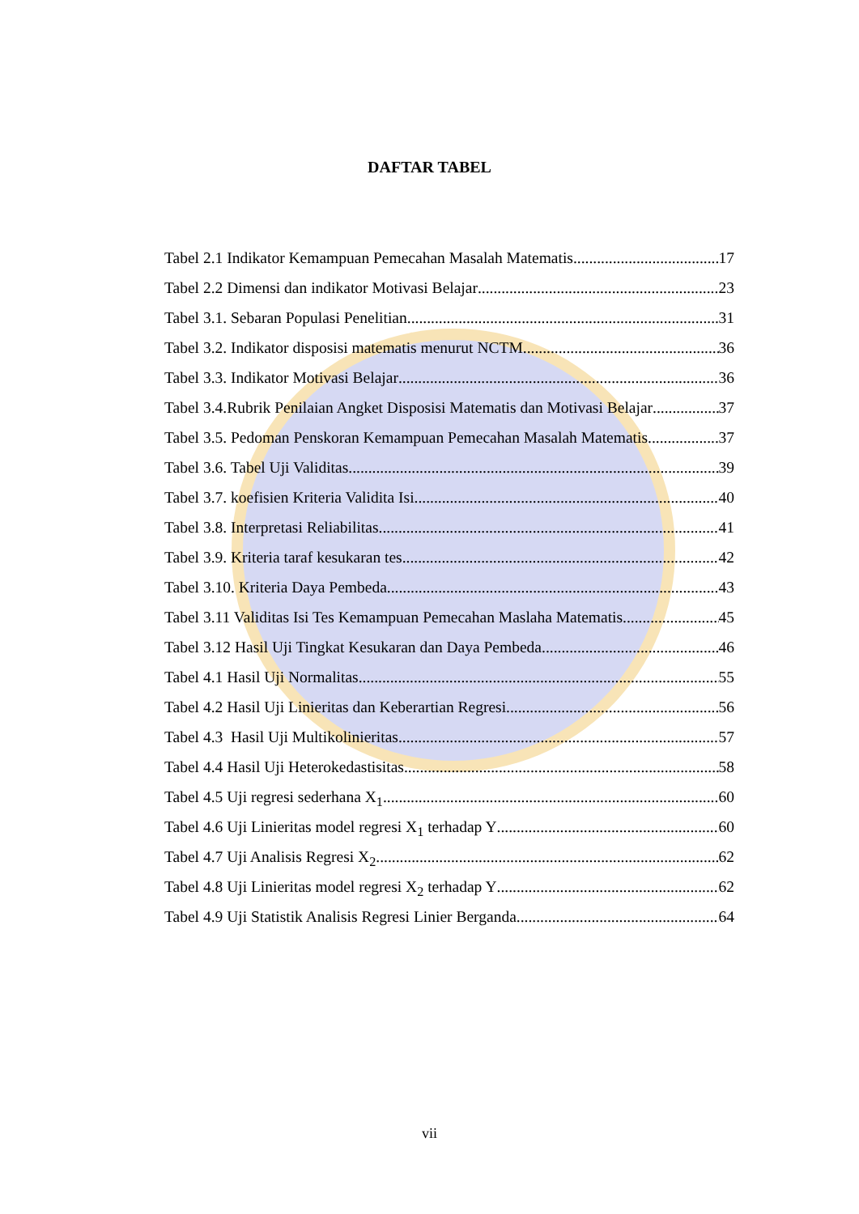DAFTAR TABEL
Tabel 2.1 Indikator Kemampuan Pemecahan Masalah Matematis 17
Tabel 2.2 Dimensi dan indikator Motivasi Belajar 23
Tabel 3.1. Sebaran Populasi Penelitian 31
Tabel 3.2. Indikator disposisi matematis menurut NCTM 36
Tabel 3.3. Indikator Motivasi Belajar 36
Tabel 3.4.Rubrik Penilaian Angket Disposisi Matematis dan Motivasi Belajar 37
Tabel 3.5. Pedoman Penskoran Kemampuan Pemecahan Masalah Matematis 37
Tabel 3.6. Tabel Uji Validitas 39
Tabel 3.7. koefisien Kriteria Validita Isi 40
Tabel 3.8. Interpretasi Reliabilitas 41
Tabel 3.9. Kriteria taraf kesukaran tes 42
Tabel 3.10. Kriteria Daya Pembeda 43
Tabel 3.11 Validitas Isi Tes Kemampuan Pemecahan Maslaha Matematis 45
Tabel 3.12 Hasil Uji Tingkat Kesukaran dan Daya Pembeda 46
Tabel 4.1 Hasil Uji Normalitas 55
Tabel 4.2 Hasil Uji Linieritas dan Keberartian Regresi 56
Tabel 4.3 Hasil Uji Multikolinieritas 57
Tabel 4.4 Hasil Uji Heterokedastisitas 58
Tabel 4.5 Uji regresi sederhana X<sub>1</sub> 60
Tabel 4.6 Uji Linieritas model regresi X<sub>1</sub> terhadap Y 60
Tabel 4.7 Uji Analisis Regresi X<sub>2</sub> 62
Tabel 4.8 Uji Linieritas model regresi X<sub>2</sub> terhadap Y 62
Tabel 4.9 Uji Statistik Analisis Regresi Linier Berganda 64
vii